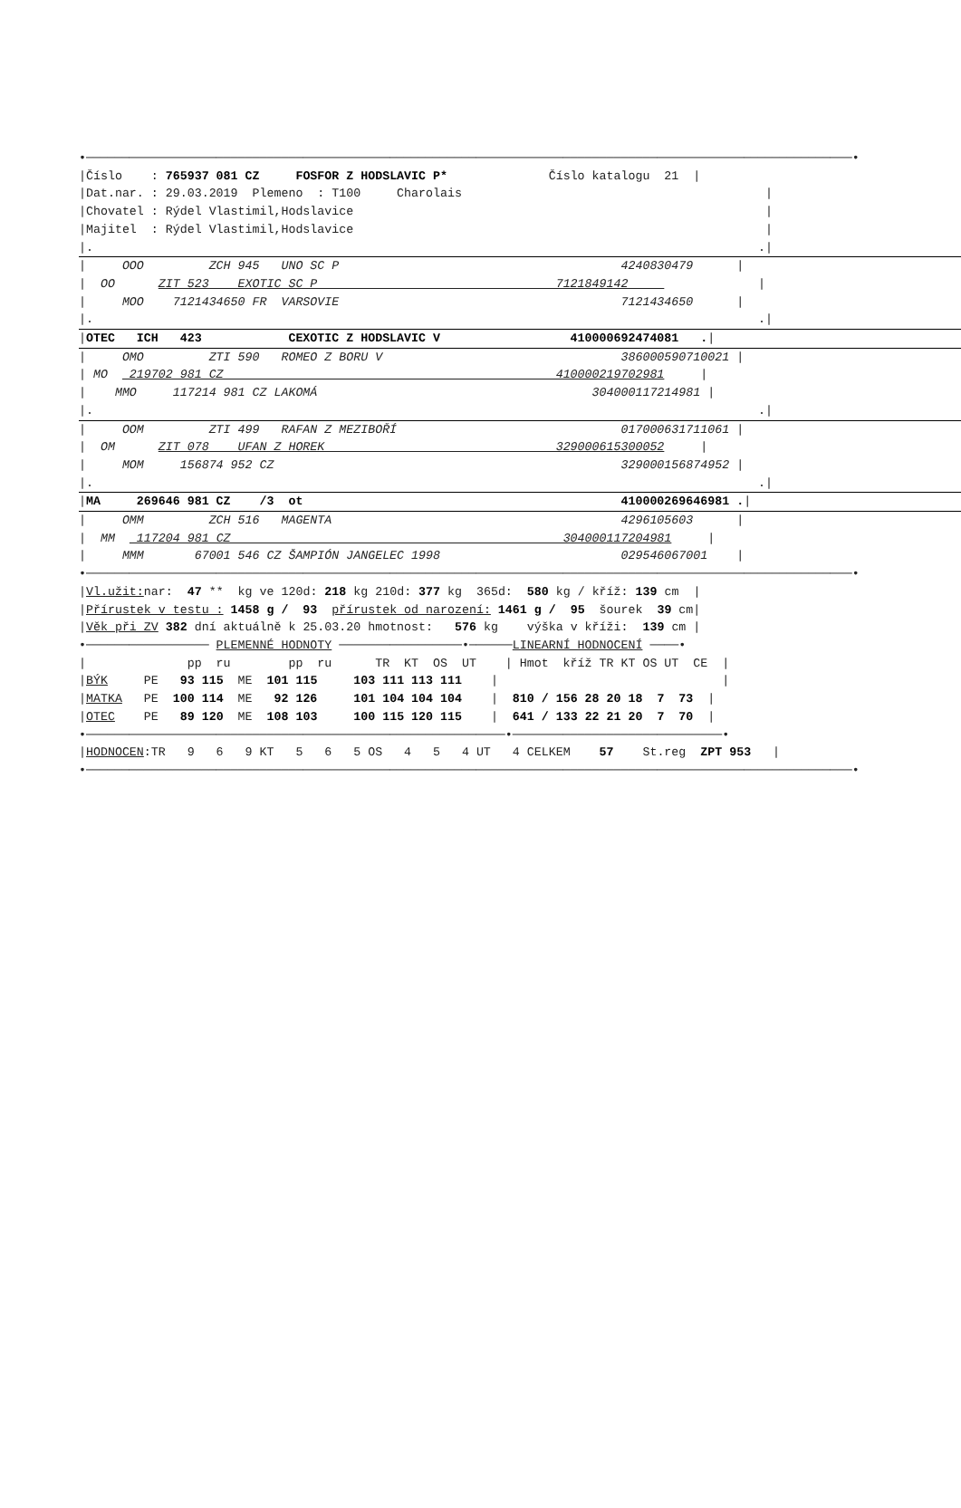•──────────────────────────────────────────────────────────────────────────────────────────────────────────•
|Číslo    : 765937 081 CZ     FOSFOR Z HODSLAVIC P*              Číslo katalogu  21  |
|Dat.nar. : 29.03.2019  Plemeno  : T100     Charolais                                          |
|Chovatel : Rýdel Vlastimil,Hodslavice                                                         |
|Majitel  : Rýdel Vlastimil,Hodslavice                                                         |
|.                                                                                            .||     OOO         ZCH 945   UNO SC P                                       4240830479      |
|  OO      ZIT 523    EXOTIC SC P                                 7121849142                  |
|     MOO    7121434650 FR  VARSOVIE                                       7121434650      |
|.                                                                                            .||OTEC   ICH   423            CEXOTIC Z HODSLAVIC V                  410000692474081   .||     OMO         ZTI 590   ROMEO Z BORU V                                 386000590710021 |
| MO   219702 981 CZ                                              410000219702981     |
|    MMO     117214 981 CZ LAKOMÁ                                      304000117214981 |
|.                                                                                            .||     OOM         ZTI 499   RAFAN Z MEZIBOŘÍ                               017000631711061 |
|  OM      ZIT 078    UFAN Z HOREK                                329000615300052     |
|     MOM     156874 952 CZ                                                329000156874952 |
|.                                                                                            .||MA     269646 981 CZ    /3  ot                                            410000269646981 .||     OMM         ZCH 516   MAGENTA                                        4296105603      |
|  MM   117204 981 CZ                                              304000117204981     |
|     MMM       67001 546 CZ ŠAMPIÓN JANGELEC 1998                         029546067001    |
•──────────────────────────────────────────────────────────────────────────────────────────────────────────•
|Vl.užit: nar:  47 **  kg ve 120d: 218 kg 210d: 377 kg  365d:  580 kg / kříž: 139 cm  |
|Přírustek v testu : 1458 g /  93  přírustek od narození: 1461 g /  95  šourek  39 cm|
|Věk při ZV 382 dní aktuálně k 25.03.20 hmotnost:   576 kg    výška v kříži:  139 cm |
•───────────────── PLEMENNÉ HODNOTY ─────────────────•──────LINEARNÍ HODNOCENÍ ────•
|              pp  ru        pp  ru      TR  KT  OS  UT    | Hmot  kříž TR KT OS UT  CE  |
|BÝK     PE   93 115  ME  101 115     103 111 113 111    |                               |
|MATKA   PE  100 114  ME   92 126     101 104 104 104    |  810 / 156 28 20 18  7  73  |
|OTEC    PE   89 120  ME  108 103     100 115 120 115    |  641 / 133 22 21 20  7  70  |
•──────────────────────────────────────────────────────────•─────────────────────────────•
|HODNOCEN:TR   9   6   9 KT   5   6   5 OS   4   5   4 UT   4 CELKEM    57    St.reg  ZPT 953   |
•──────────────────────────────────────────────────────────────────────────────────────────────────────────•